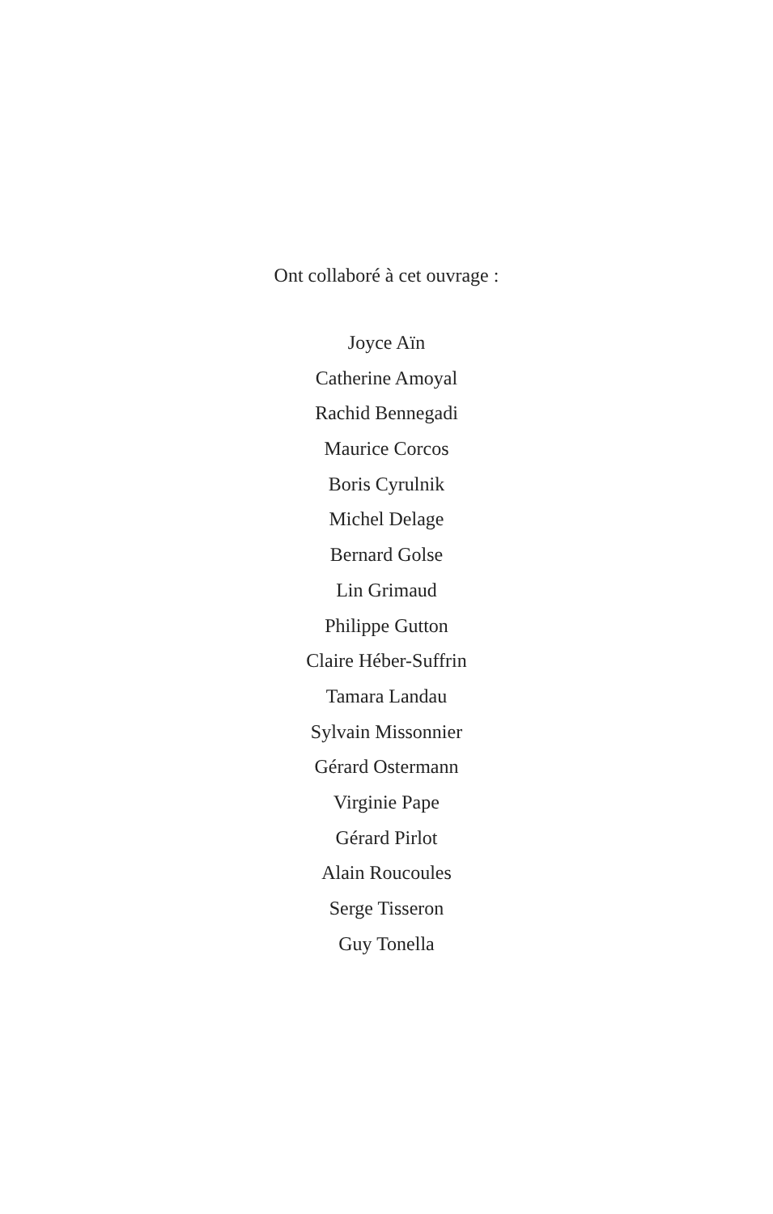Ont collaboré à cet ouvrage :
Joyce Aïn
Catherine Amoyal
Rachid Bennegadi
Maurice Corcos
Boris Cyrulnik
Michel Delage
Bernard Golse
Lin Grimaud
Philippe Gutton
Claire Héber-Suffrin
Tamara Landau
Sylvain Missonnier
Gérard Ostermann
Virginie Pape
Gérard Pirlot
Alain Roucoules
Serge Tisseron
Guy Tonella